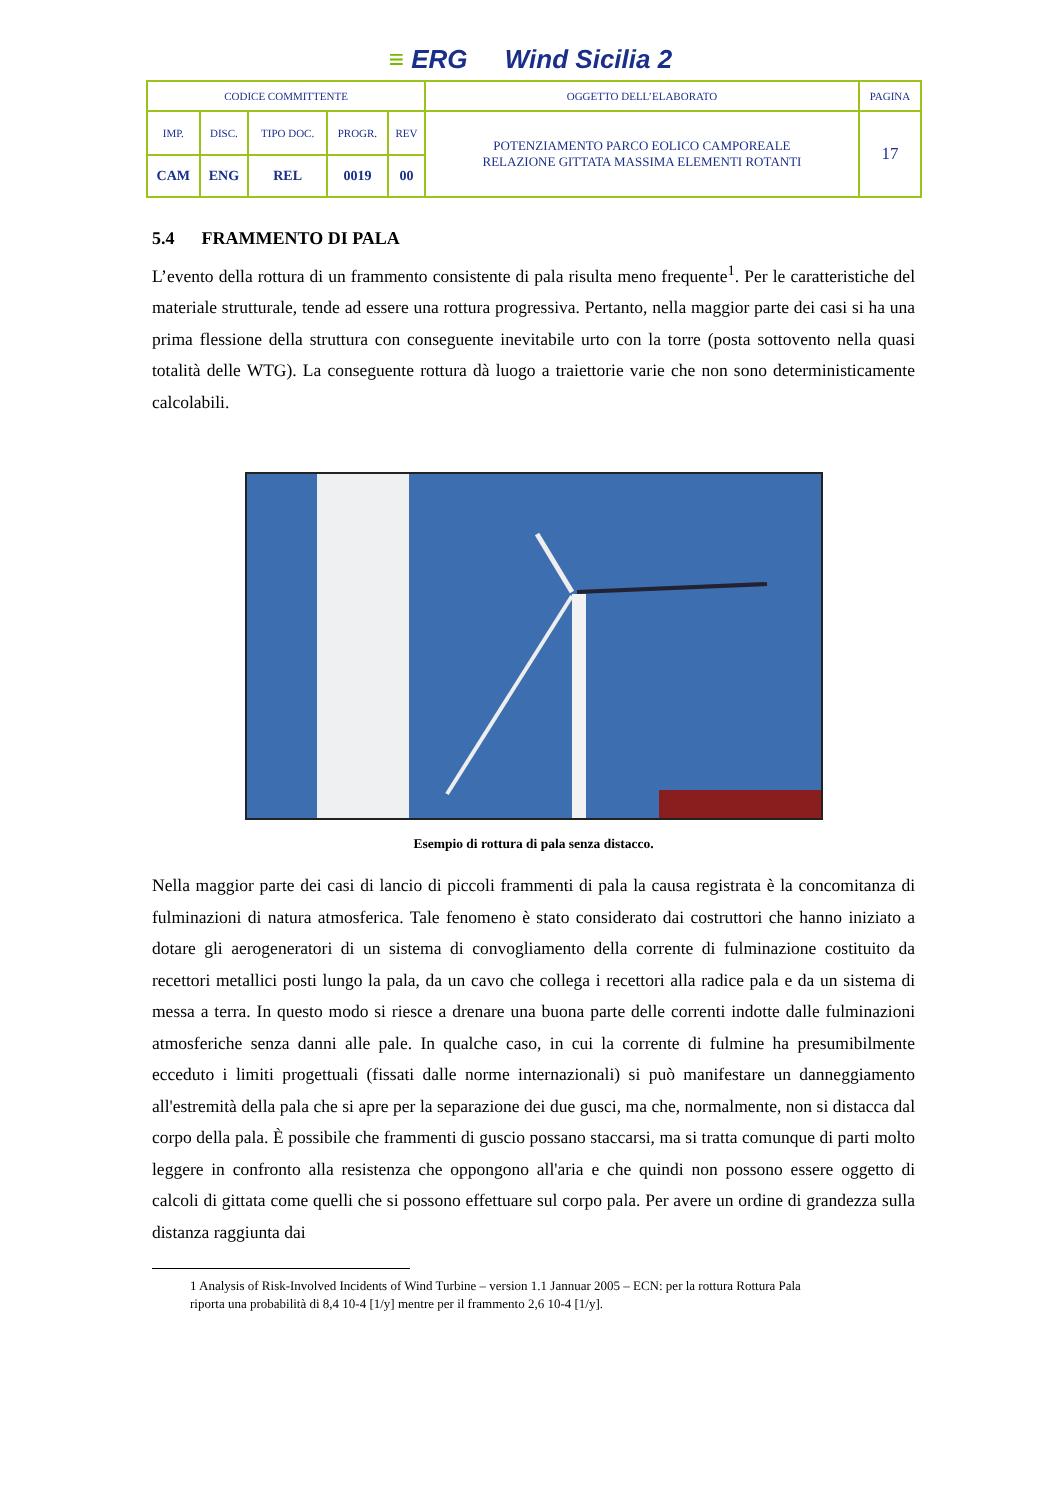≡ ERG Wind Sicilia 2
| CODICE COMMITTENTE | | | | | OGGETTO DELL’ELABORATO | PAGINA |
| IMP. | DISC. | TIPO DOC. | PROGR. | REV | POTENZIAMENTO PARCO EOLICO CAMPOREALE RELAZIONE GITTATA MASSIMA ELEMENTI ROTANTI | 17 |
| CAM | ENG | REL | 0019 | 00 | | |
5.4 FRAMMENTO DI PALA
L’evento della rottura di un frammento consistente di pala risulta meno frequente<sup>1</sup>. Per le caratteristiche del materiale strutturale, tende ad essere una rottura progressiva. Pertanto, nella maggior parte dei casi si ha una prima flessione della struttura con conseguente inevitabile urto con la torre (posta sottovento nella quasi totalità delle WTG). La conseguente rottura dà luogo a traiettorie varie che non sono deterministicamente calcolabili.
Esempio di rottura di pala senza distacco.
Nella maggior parte dei casi di lancio di piccoli frammenti di pala la causa registrata è la concomitanza di fulminazioni di natura atmosferica. Tale fenomeno è stato considerato dai costruttori che hanno iniziato a dotare gli aerogeneratori di un sistema di convogliamento della corrente di fulminazione costituito da recettori metallici posti lungo la pala, da un cavo che collega i recettori alla radice pala e da un sistema di messa a terra. In questo modo si riesce a drenare una buona parte delle correnti indotte dalle fulminazioni atmosferiche senza danni alle pale. In qualche caso, in cui la corrente di fulmine ha presumibilmente ecceduto i limiti progettuali (fissati dalle norme internazionali) si può manifestare un danneggiamento all'estremità della pala che si apre per la separazione dei due gusci, ma che, normalmente, non si distacca dal corpo della pala. È possibile che frammenti di guscio possano staccarsi, ma si tratta comunque di parti molto leggere in confronto alla resistenza che oppongono all'aria e che quindi non possono essere oggetto di calcoli di gittata come quelli che si possono effettuare sul corpo pala. Per avere un ordine di grandezza sulla distanza raggiunta dai
1 Analysis of Risk-Involved Incidents of Wind Turbine – version 1.1 Jannuar 2005 – ECN: per la rottura Rottura Pala riporta una probabilità di 8,4 10-4 [1/y] mentre per il frammento 2,6 10-4 [1/y].